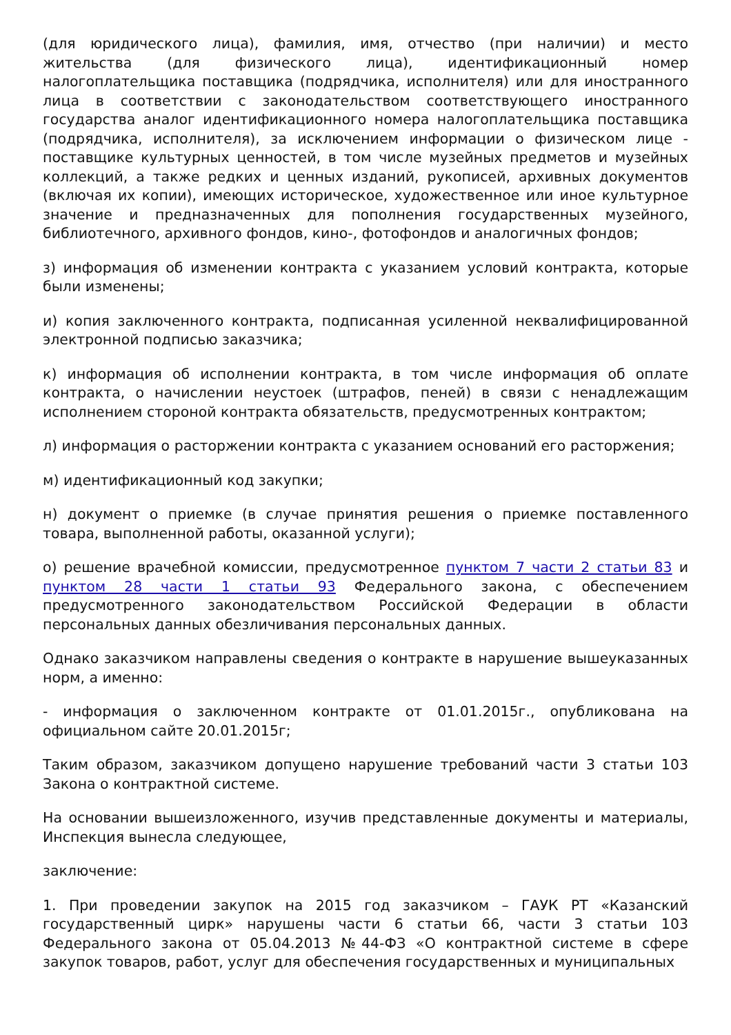(для юридического лица), фамилия, имя, отчество (при наличии) и место жительства (для физического лица), идентификационный номер налогоплательщика поставщика (подрядчика, исполнителя) или для иностранного лица в соответствии с законодательством соответствующего иностранного государства аналог идентификационного номера налогоплательщика поставщика (подрядчика, исполнителя), за исключением информации о физическом лице - поставщике культурных ценностей, в том числе музейных предметов и музейных коллекций, а также редких и ценных изданий, рукописей, архивных документов (включая их копии), имеющих историческое, художественное или иное культурное значение и предназначенных для пополнения государственных музейного, библиотечного, архивного фондов, кино-, фотофондов и аналогичных фондов;
з) информация об изменении контракта с указанием условий контракта, которые были изменены;
и) копия заключенного контракта, подписанная усиленной неквалифицированной электронной подписью заказчика;
к) информация об исполнении контракта, в том числе информация об оплате контракта, о начислении неустоек (штрафов, пеней) в связи с ненадлежащим исполнением стороной контракта обязательств, предусмотренных контрактом;
л) информация о расторжении контракта с указанием оснований его расторжения;
м) идентификационный код закупки;
н) документ о приемке (в случае принятия решения о приемке поставленного товара, выполненной работы, оказанной услуги);
о) решение врачебной комиссии, предусмотренное пунктом 7 части 2 статьи 83 и пунктом 28 части 1 статьи 93 Федерального закона, с обеспечением предусмотренного законодательством Российской Федерации в области персональных данных обезличивания персональных данных.
Однако заказчиком направлены сведения о контракте в нарушение вышеуказанных норм, а именно:
- информация о заключенном контракте от 01.01.2015г., опубликована на официальном сайте 20.01.2015г;
Таким образом, заказчиком допущено нарушение требований части 3 статьи 103 Закона о контрактной системе.
На основании вышеизложенного, изучив представленные документы и материалы, Инспекция вынесла следующее,
заключение:
1. При проведении закупок на 2015 год заказчиком – ГАУК РТ «Казанский государственный цирк» нарушены части 6 статьи 66, части 3 статьи 103 Федерального закона от 05.04.2013 №44-ФЗ «О контрактной системе в сфере закупок товаров, работ, услуг для обеспечения государственных и муниципальных